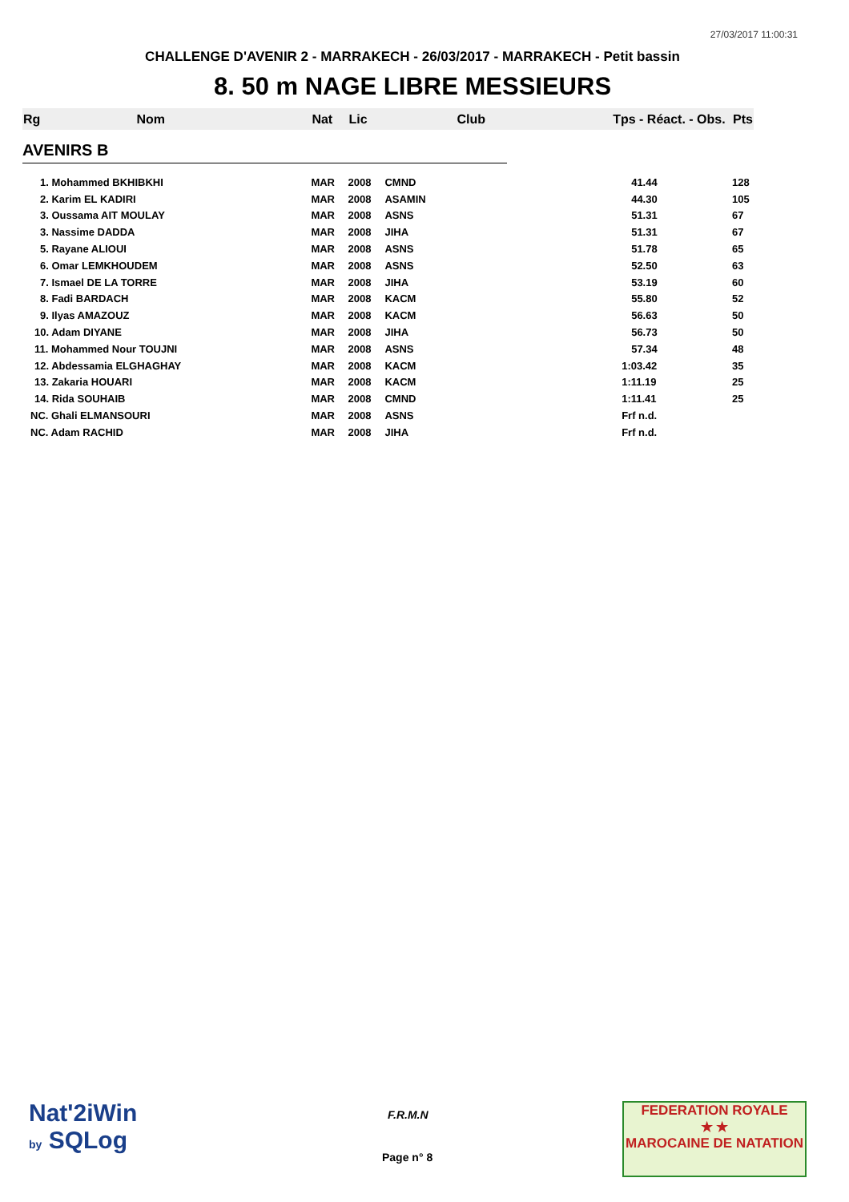27/03/2017 11:00:31
CHALLENGE D'AVENIR 2 - MARRAKECH - 26/03/2017 - MARRAKECH - Petit bassin
8. 50 m NAGE LIBRE MESSIEURS
| Rg | Nom | Nat | Lic | Club | Tps - Réact. - Obs. | Pts |
| --- | --- | --- | --- | --- | --- | --- |
| AVENIRS B | | | | | | |
| 1. Mohammed BKHIBKHI | | MAR | 2008 | CMND | 41.44 | 128 |
| 2. Karim EL KADIRI | | MAR | 2008 | ASAMIN | 44.30 | 105 |
| 3. Oussama AIT MOULAY | | MAR | 2008 | ASNS | 51.31 | 67 |
| 3. Nassime DADDA | | MAR | 2008 | JIHA | 51.31 | 67 |
| 5. Rayane ALIOUI | | MAR | 2008 | ASNS | 51.78 | 65 |
| 6. Omar LEMKHOUDEM | | MAR | 2008 | ASNS | 52.50 | 63 |
| 7. Ismael DE LA TORRE | | MAR | 2008 | JIHA | 53.19 | 60 |
| 8. Fadi BARDACH | | MAR | 2008 | KACM | 55.80 | 52 |
| 9. Ilyas AMAZOUZ | | MAR | 2008 | KACM | 56.63 | 50 |
| 10. Adam DIYANE | | MAR | 2008 | JIHA | 56.73 | 50 |
| 11. Mohammed Nour TOUJNI | | MAR | 2008 | ASNS | 57.34 | 48 |
| 12. Abdessamia ELGHAGHAY | | MAR | 2008 | KACM | 1:03.42 | 35 |
| 13. Zakaria HOUARI | | MAR | 2008 | KACM | 1:11.19 | 25 |
| 14. Rida SOUHAIB | | MAR | 2008 | CMND | 1:11.41 | 25 |
| NC. Ghali ELMANSOURI | | MAR | 2008 | ASNS | Frf n.d. | |
| NC. Adam RACHID | | MAR | 2008 | JIHA | Frf n.d. | |
Nat'2iWin
by SQLog
F.R.M.N
Page n° 8
FEDERATION ROYALE
★ ★
MAROCAINE DE NATATION